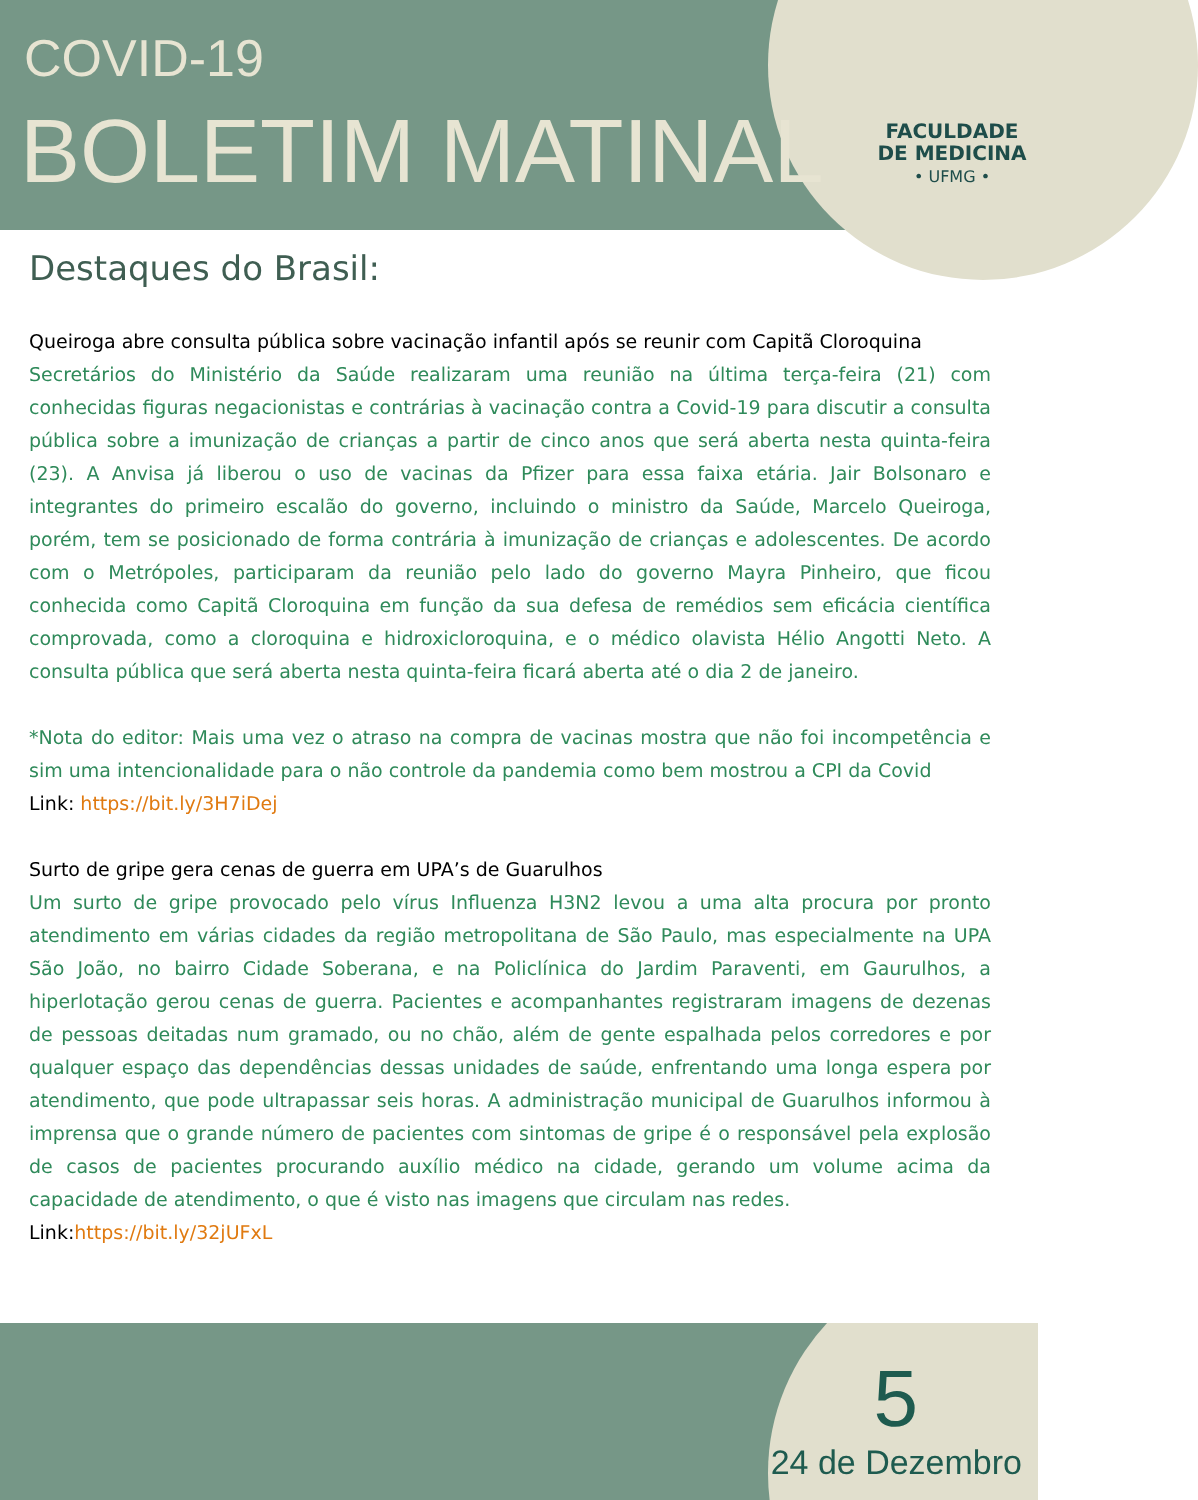COVID-19
BOLETIM MATINAL
FACULDADE
DE MEDICINA
• UFMG •
Destaques do Brasil:
Queiroga abre consulta pública sobre vacinação infantil após se reunir com Capitã Cloroquina
Secretários do Ministério da Saúde realizaram uma reunião na última terça-feira (21) com conhecidas figuras negacionistas e contrárias à vacinação contra a Covid-19 para discutir a consulta pública sobre a imunização de crianças a partir de cinco anos que será aberta nesta quinta-feira (23). A Anvisa já liberou o uso de vacinas da Pfizer para essa faixa etária. Jair Bolsonaro e integrantes do primeiro escalão do governo, incluindo o ministro da Saúde, Marcelo Queiroga, porém, tem se posicionado de forma contrária à imunização de crianças e adolescentes. De acordo com o Metrópoles, participaram da reunião pelo lado do governo Mayra Pinheiro, que ficou conhecida como Capitã Cloroquina em função da sua defesa de remédios sem eficácia científica comprovada, como a cloroquina e hidroxicloroquina, e o médico olavista Hélio Angotti Neto. A consulta pública que será aberta nesta quinta-feira ficará aberta até o dia 2 de janeiro.
*Nota do editor: Mais uma vez o atraso na compra de vacinas mostra que não foi incompetência e sim uma intencionalidade para o não controle da pandemia como bem mostrou a CPI da Covid
Link: https://bit.ly/3H7iDej
Surto de gripe gera cenas de guerra em UPA’s de Guarulhos
Um surto de gripe provocado pelo vírus Influenza H3N2 levou a uma alta procura por pronto atendimento em várias cidades da região metropolitana de São Paulo, mas especialmente na UPA São João, no bairro Cidade Soberana, e na Policlínica do Jardim Paraventi, em Gaurulhos, a hiperlotação gerou cenas de guerra. Pacientes e acompanhantes registraram imagens de dezenas de pessoas deitadas num gramado, ou no chão, além de gente espalhada pelos corredores e por qualquer espaço das dependências dessas unidades de saúde, enfrentando uma longa espera por atendimento, que pode ultrapassar seis horas. A administração municipal de Guarulhos informou à imprensa que o grande número de pacientes com sintomas de gripe é o responsável pela explosão de casos de pacientes procurando auxílio médico na cidade, gerando um volume acima da capacidade de atendimento, o que é visto nas imagens que circulam nas redes.
Link:https://bit.ly/32jUFxL
5
24 de Dezembro